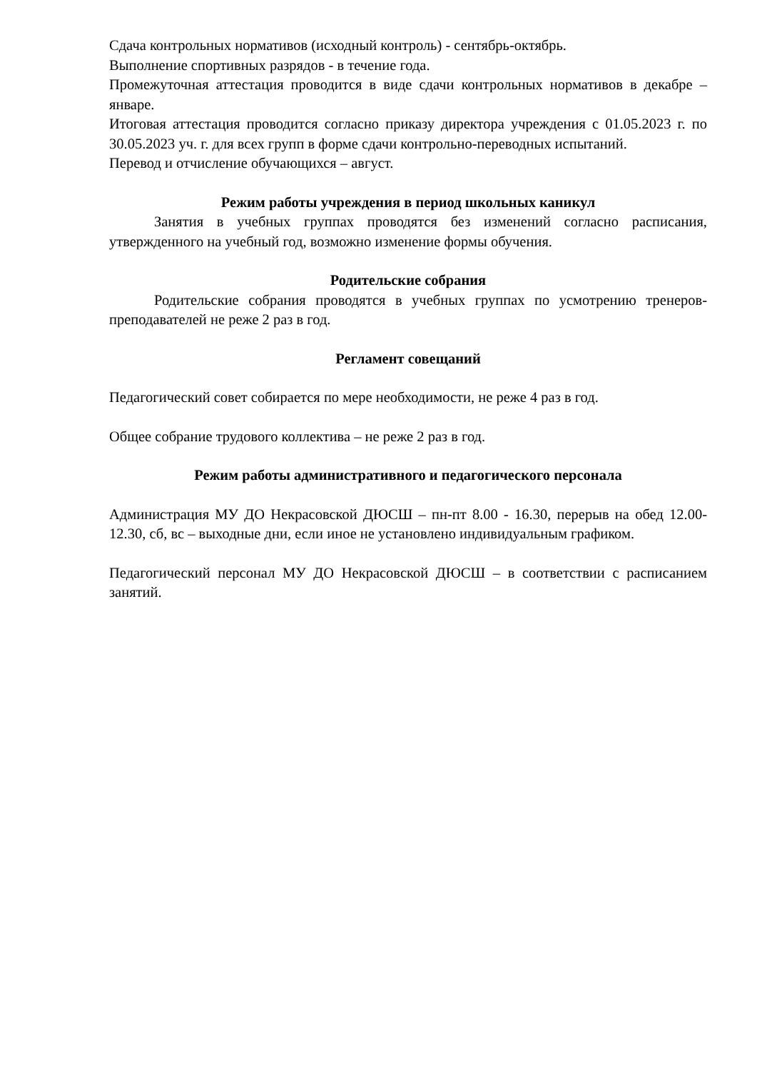Сдача контрольных нормативов (исходный контроль) - сентябрь-октябрь.
Выполнение спортивных разрядов - в течение года.
Промежуточная аттестация проводится в виде сдачи контрольных нормативов в декабре – январе.
Итоговая аттестация проводится согласно приказу директора учреждения с 01.05.2023 г. по 30.05.2023 уч. г. для всех групп в форме сдачи контрольно-переводных испытаний.
Перевод и отчисление обучающихся – август.
Режим работы учреждения в период школьных каникул
Занятия в учебных группах проводятся без изменений согласно расписания, утвержденного на учебный год, возможно изменение формы обучения.
Родительские собрания
Родительские собрания проводятся в учебных группах по усмотрению тренеров-преподавателей не реже 2 раз в год.
Регламент совещаний
Педагогический совет собирается по мере необходимости, не реже 4 раз в год.
Общее собрание трудового коллектива – не реже 2 раз в год.
Режим работы административного и педагогического персонала
Администрация МУ ДО Некрасовской ДЮСШ – пн-пт 8.00 - 16.30, перерыв на обед 12.00-12.30, сб, вс – выходные дни, если иное не установлено индивидуальным графиком.
Педагогический персонал МУ ДО Некрасовской ДЮСШ – в соответствии с расписанием занятий.